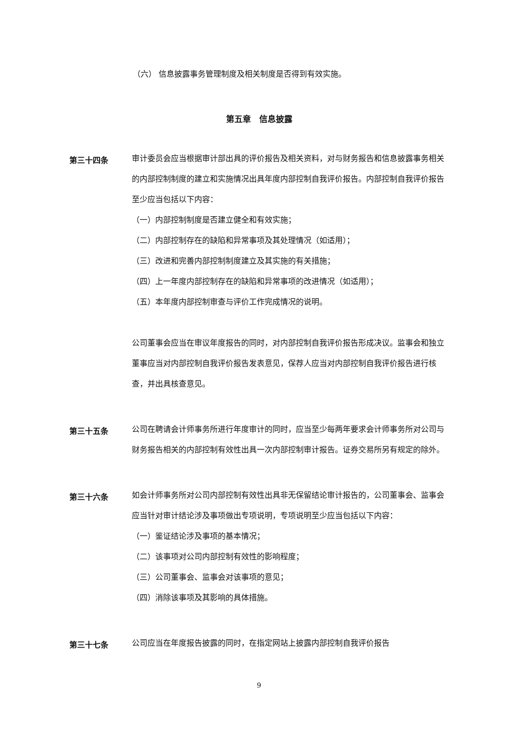（六） 信息披露事务管理制度及相关制度是否得到有效实施。
第五章　信息披露
第三十四条
审计委员会应当根据审计部出具的评价报告及相关资料，对与财务报告和信息披露事务相关的内部控制制度的建立和实施情况出具年度内部控制自我评价报告。内部控制自我评价报告至少应当包括以下内容：
（一）内部控制制度是否建立健全和有效实施；
（二）内部控制存在的缺陷和异常事项及其处理情况（如适用）；
（三）改进和完善内部控制制度建立及其实施的有关措施；
（四）上一年度内部控制存在的缺陷和异常事项的改进情况（如适用）；
（五）本年度内部控制审查与评价工作完成情况的说明。
公司董事会应当在审议年度报告的同时，对内部控制自我评价报告形成决议。监事会和独立董事应当对内部控制自我评价报告发表意见，保荐人应当对内部控制自我评价报告进行核查，并出具核查意见。
第三十五条
公司在聘请会计师事务所进行年度审计的同时，应当至少每两年要求会计师事务所对公司与财务报告相关的内部控制有效性出具一次内部控制审计报告。证券交易所另有规定的除外。
第三十六条
如会计师事务所对公司内部控制有效性出具非无保留结论审计报告的，公司董事会、监事会应当针对审计结论涉及事项做出专项说明，专项说明至少应当包括以下内容：
（一）鉴证结论涉及事项的基本情况；
（二）该事项对公司内部控制有效性的影响程度；
（三）公司董事会、监事会对该事项的意见；
（四）消除该事项及其影响的具体措施。
第三十七条
公司应当在年度报告披露的同时，在指定网站上披露内部控制自我评价报告
9